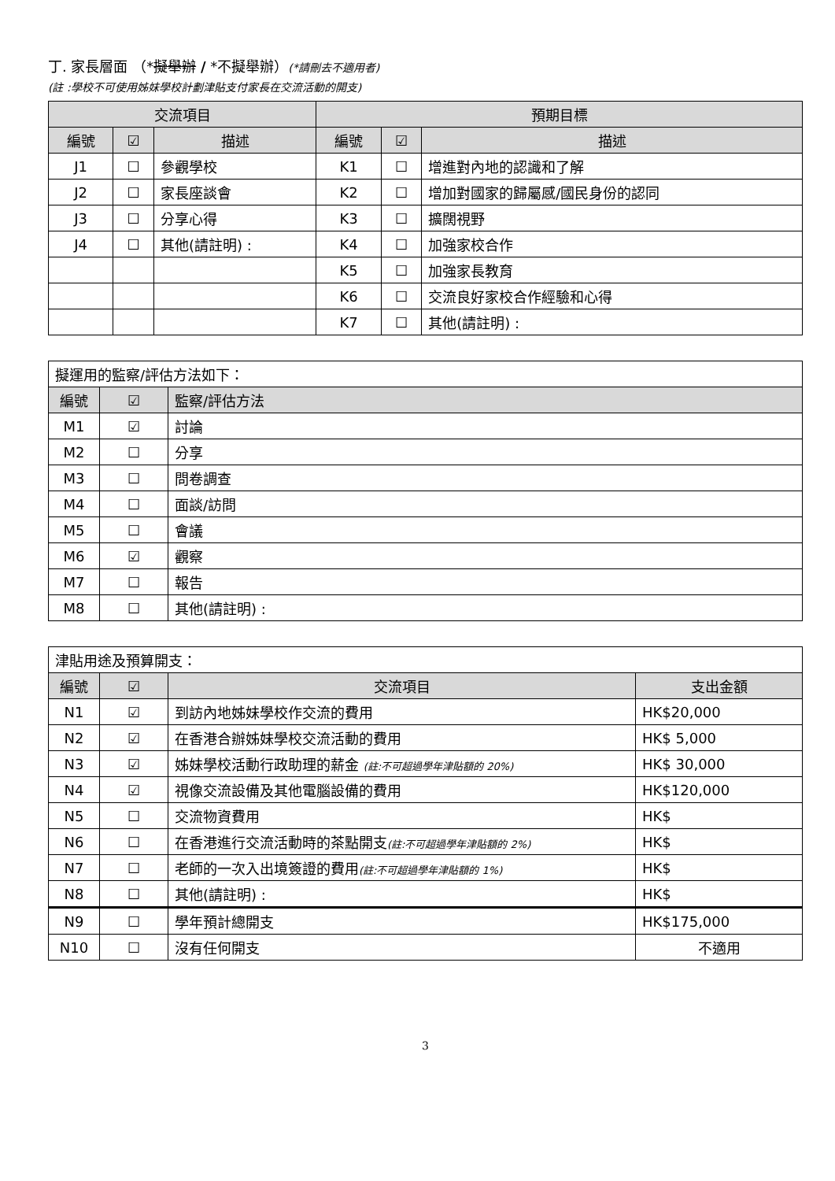丁. 家長層面 （*擬舉辦 / *不擬舉辦）(*請刪去不適用者)
(註 :學校不可使用姊妹學校計劃津貼支付家長在交流活動的開支)
| 交流項目 | | | 預期目標 | | |
| --- | --- | --- | --- | --- | --- |
| 編號 | ☑ | 描述 | 編號 | ☑ | 描述 |
| J1 | ☐ | 參觀學校 | K1 | ☐ | 增進對內地的認識和了解 |
| J2 | ☐ | 家長座談會 | K2 | ☐ | 增加對國家的歸屬感/國民身份的認同 |
| J3 | ☐ | 分享心得 | K3 | ☐ | 擴闊視野 |
| J4 | ☐ | 其他(請註明) : | K4 | ☐ | 加強家校合作 |
| | | | K5 | ☐ | 加強家長教育 |
| | | | K6 | ☐ | 交流良好家校合作經驗和心得 |
| | | | K7 | ☐ | 其他(請註明) : |
| 擬運用的監察/評估方法如下： | | |
| 編號 | ☑ | 監察/評估方法 |
| M1 | ☑ | 討論 |
| M2 | ☐ | 分享 |
| M3 | ☐ | 問卷調查 |
| M4 | ☐ | 面談/訪問 |
| M5 | ☐ | 會議 |
| M6 | ☑ | 觀察 |
| M7 | ☐ | 報告 |
| M8 | ☐ | 其他(請註明) : |
| 津貼用途及預算開支： | | | |
| 編號 | ☑ | 交流項目 | 支出金額 |
| N1 | ☑ | 到訪內地姊妹學校作交流的費用 | HK$20,000 |
| N2 | ☑ | 在香港合辦姊妹學校交流活動的費用 | HK$ 5,000 |
| N3 | ☑ | 姊妹學校活動行政助理的薪金 (註:不可超過學年津貼額的 20%) | HK$ 30,000 |
| N4 | ☑ | 視像交流設備及其他電腦設備的費用 | HK$120,000 |
| N5 | ☐ | 交流物資費用 | HK$ |
| N6 | ☐ | 在香港進行交流活動時的茶點開支 (註:不可超過學年津貼額的 2%) | HK$ |
| N7 | ☐ | 老師的一次入出境簽證的費用 (註:不可超過學年津貼額的 1%) | HK$ |
| N8 | ☐ | 其他(請註明) : | HK$ |
| N9 | ☐ | 學年預計總開支 | HK$175,000 |
| N10 | ☐ | 沒有任何開支 | 不適用 |
3